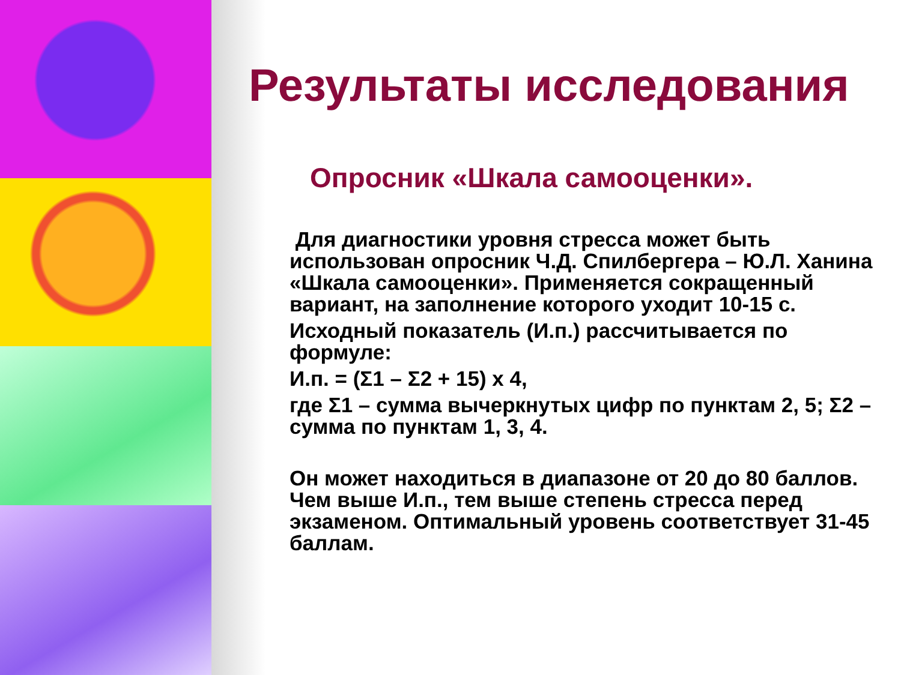Результаты исследования
Опросник «Шкала самооценки».
Для диагностики уровня стресса может быть использован опросник Ч.Д. Спилбергера – Ю.Л. Ханина «Шкала самооценки». Применяется сокращенный вариант, на заполнение которого уходит 10-15 с.
Исходный показатель (И.п.) рассчитывается по формуле:
И.п. = (Σ1 – Σ2 + 15) х 4,
где Σ1 – сумма вычеркнутых цифр по пунктам 2, 5; Σ2 – сумма по пунктам 1, 3, 4.
Он может находиться в диапазоне от 20 до 80 баллов. Чем выше И.п., тем выше степень стресса перед экзаменом. Оптимальный уровень соответствует 31-45 баллам.